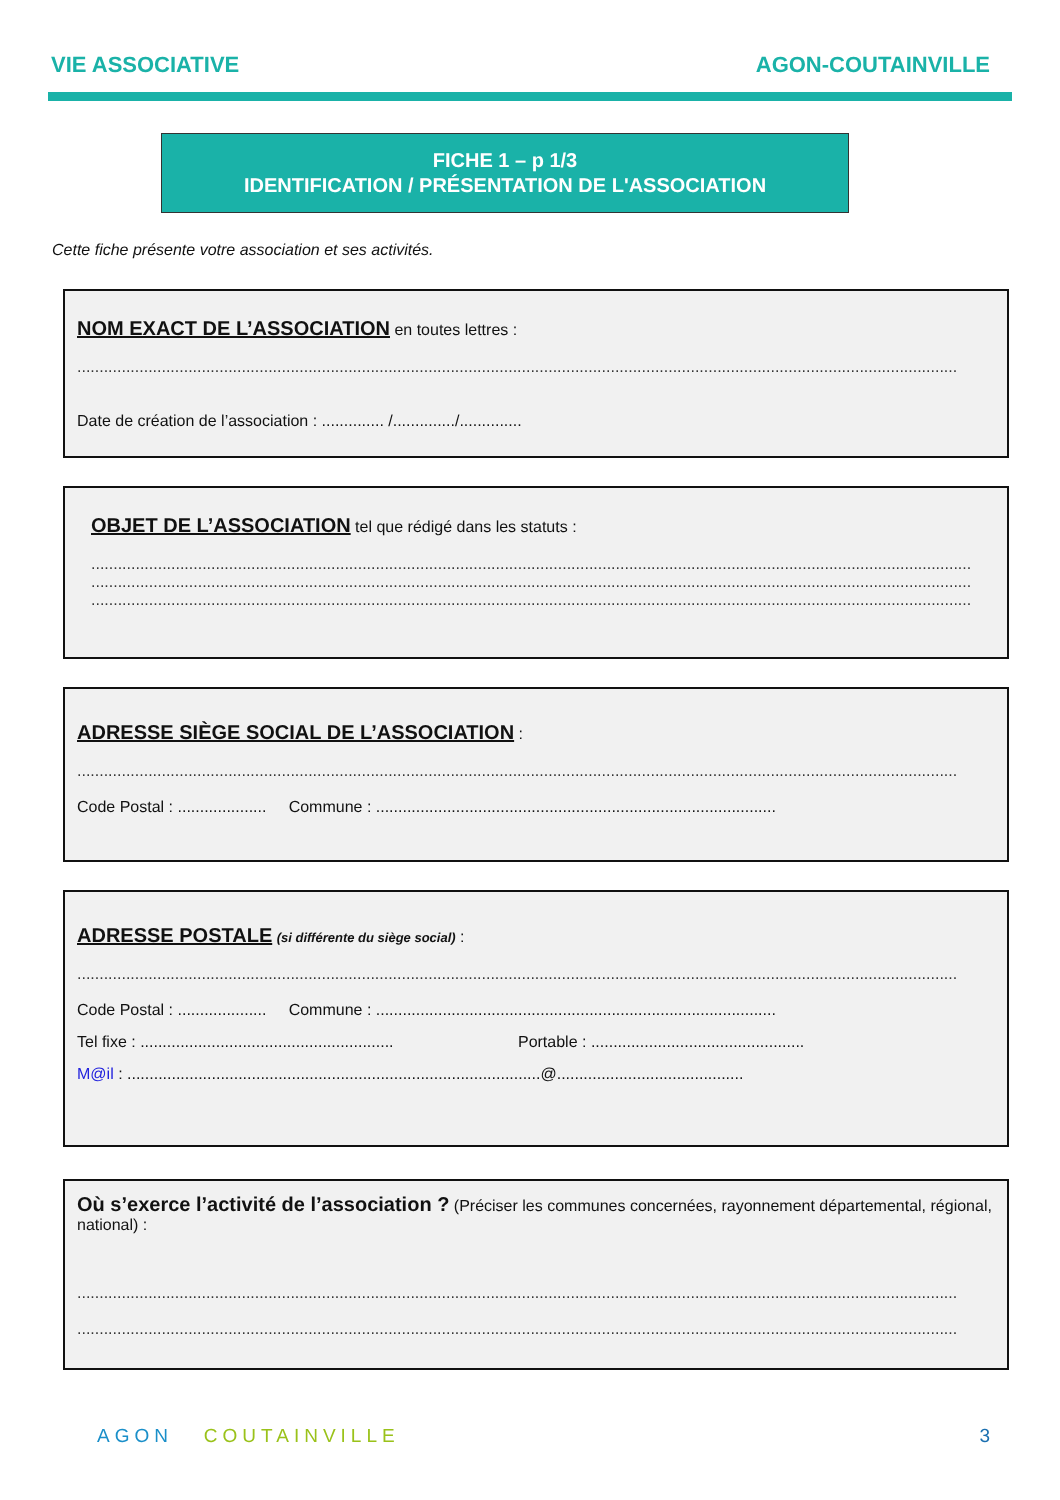VIE ASSOCIATIVE AGON-COUTAINVILLE
FICHE 1 – p 1/3
IDENTIFICATION / PRÉSENTATION DE L'ASSOCIATION
Cette fiche présente votre association et ses activités.
NOM EXACT DE L’ASSOCIATION en toutes lettres :
......................................................................................................................................................................................................
Date de création de l’association : .............. /............../..............
OBJET DE L’ASSOCIATION tel que rédigé dans les statuts :
......................................................................................................................................................................................................
......................................................................................................................................................................................................
......................................................................................................................................................................................................
ADRESSE SIÈGE SOCIAL DE L’ASSOCIATION :
......................................................................................................................................................................................................
Code Postal : .................... Commune : ..........................................................................................
ADRESSE POSTALE (si différente du siège social) :
......................................................................................................................................................................................................
Code Postal : .................... Commune : ..........................................................................................
Tel fixe : ......................................................... Portable : ................................................
M@il : .............................................................................................@..........................................
Où s’exerce l’activité de l’association ? (Préciser les communes concernées, rayonnement départemental, régional, national) :
......................................................................................................................................................................................................
......................................................................................................................................................................................................
AGON COUTAINVILLE 3